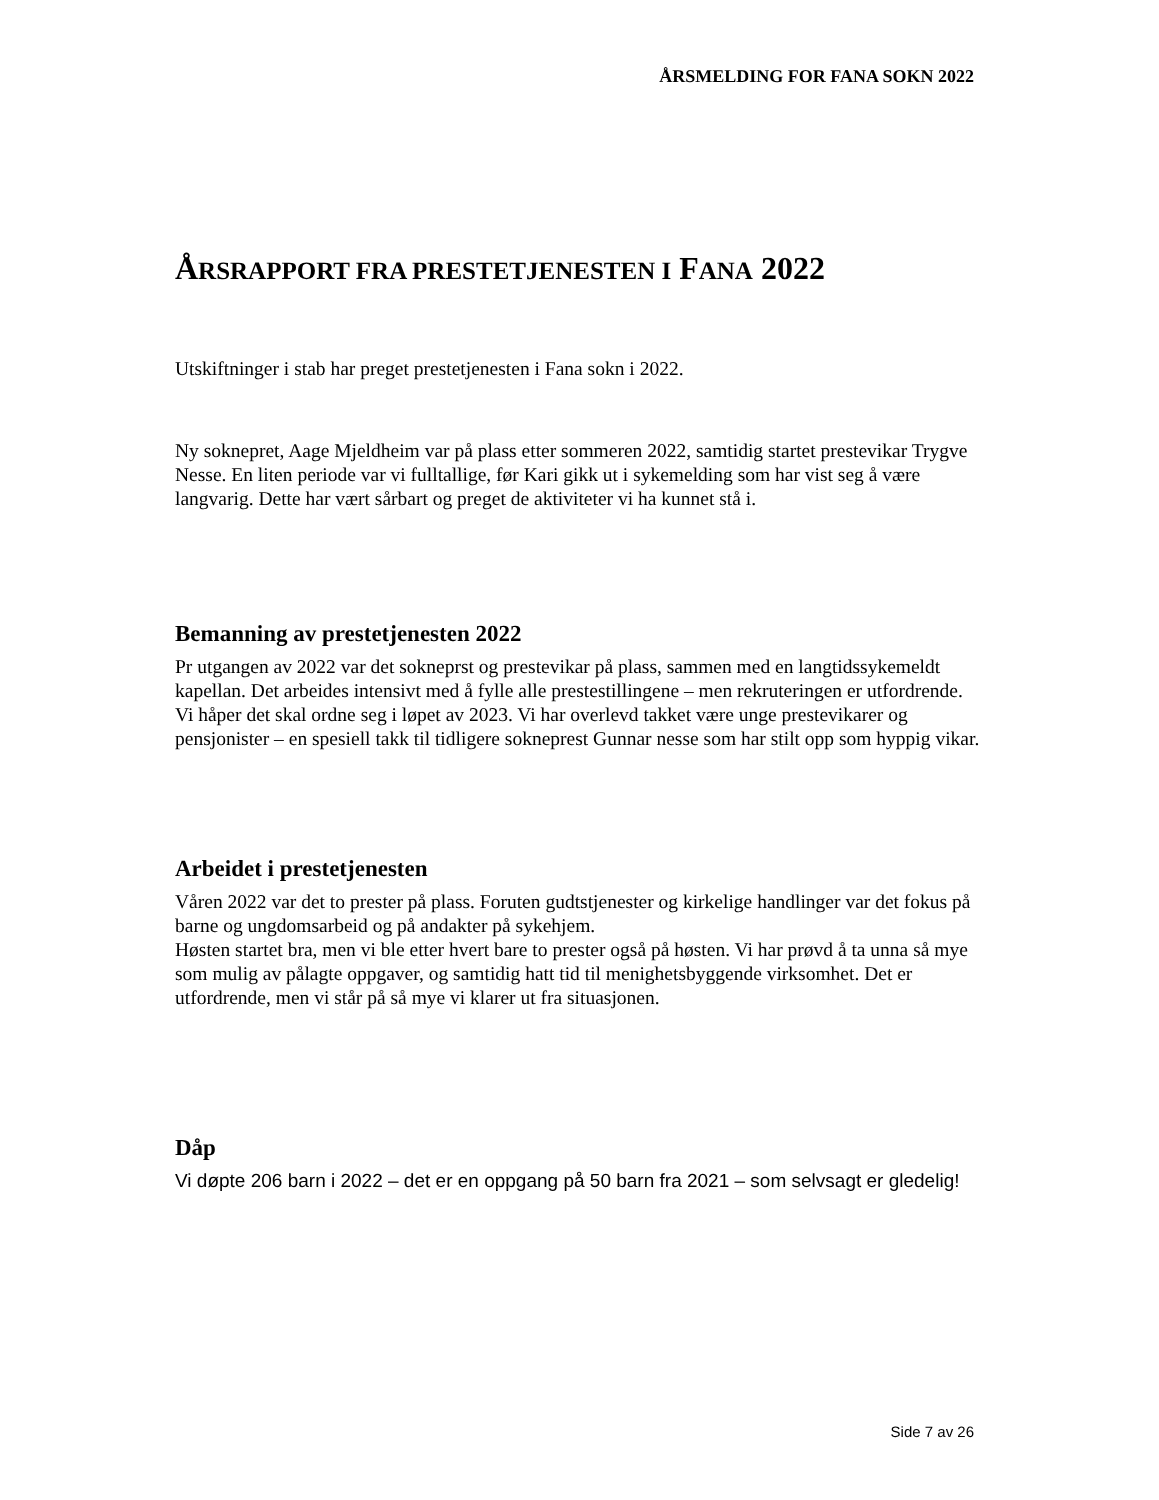ÅRSMELDING FOR FANA SOKN 2022
ÅRSRAPPORT FRA PRESTETJENESTEN I FANA 2022
Utskiftninger i stab har preget prestetjenesten i Fana sokn i 2022.
Ny soknepret, Aage Mjeldheim var på plass etter sommeren 2022, samtidig startet prestevikar Trygve Nesse. En liten periode var vi fulltallige, før Kari gikk ut i sykemelding som har vist seg å være langvarig. Dette har vært sårbart og preget de aktiviteter vi ha kunnet stå i.
Bemanning av prestetjenesten 2022
Pr utgangen av 2022 var det sokneprst og prestevikar på plass, sammen med en langtidssykemeldt kapellan. Det arbeides intensivt med å fylle alle prestestillingene – men rekruteringen er utfordrende. Vi håper det skal ordne seg i løpet av 2023. Vi har overlevd takket være unge prestevikarer og pensjonister – en spesiell takk til tidligere sokneprest Gunnar nesse som har stilt opp som hyppig vikar.
Arbeidet i prestetjenesten
Våren 2022 var det to prester på plass. Foruten gudtstjenester og kirkelige handlinger var det fokus på barne og ungdomsarbeid og på andakter på sykehjem.
Høsten startet bra, men vi ble etter hvert bare to prester også på høsten. Vi har prøvd å ta unna så mye som mulig av pålagte oppgaver, og samtidig hatt tid til menighetsbyggende virksomhet. Det er utfordrende, men vi står på så mye vi klarer ut fra situasjonen.
Dåp
Vi døpte 206 barn i 2022 – det er en oppgang på 50 barn fra 2021 – som selvsagt er gledelig!
Side 7 av 26